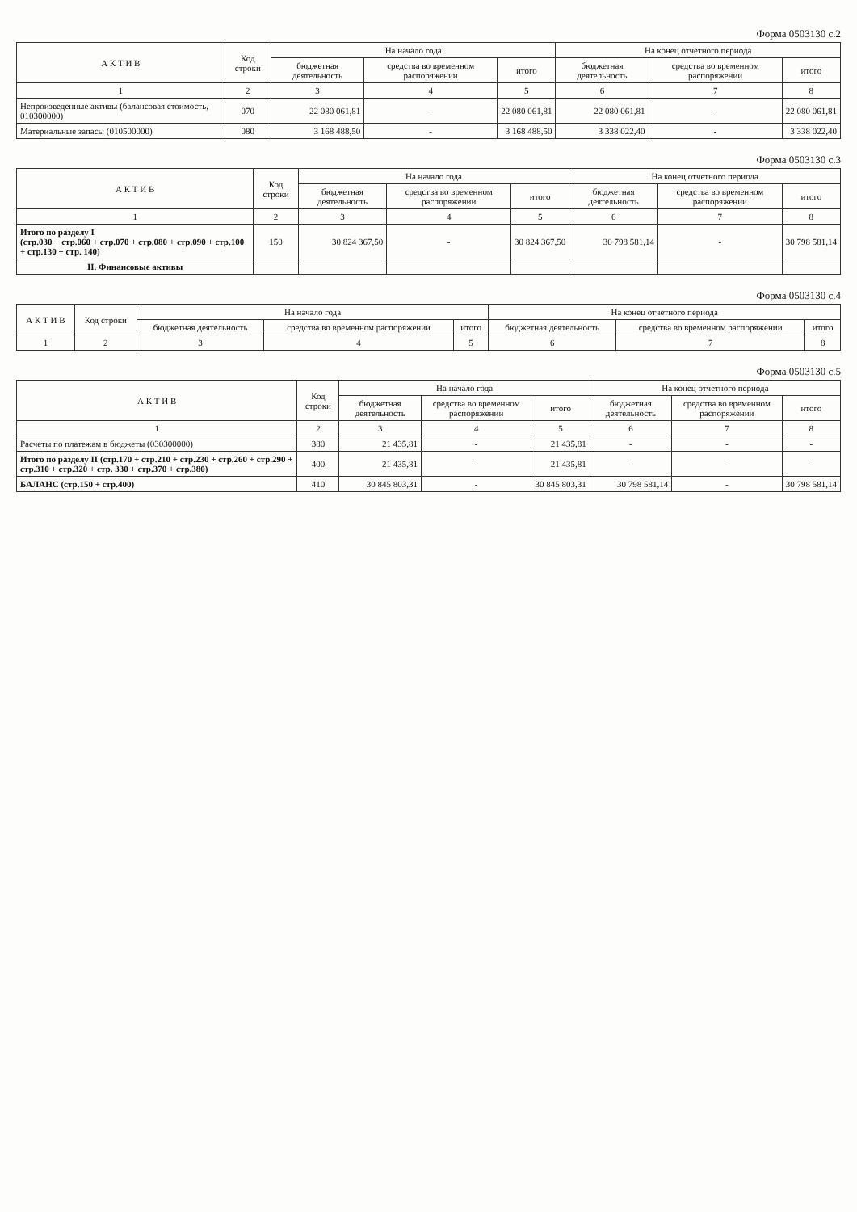Форма 0503130 с.2
| А К Т И В | Код строки | На начало года | | | На конец отчетного периода | | |
| --- | --- | --- | --- | --- | --- | --- | --- |
| | | бюджетная деятельность | средства во временном распоряжении | итого | бюджетная деятельность | средства во временном распоряжении | итого |
| 1 | 2 | 3 | 4 | 5 | 6 | 7 | 8 |
| Непроизведенные активы (балансовая стоимость, 010300000) | 070 | 22 080 061,81 | - | 22 080 061,81 | 22 080 061,81 | - | 22 080 061,81 |
| Материальные запасы (010500000) | 080 | 3 168 488,50 | - | 3 168 488,50 | 3 338 022,40 | - | 3 338 022,40 |
Форма 0503130 с.3
| А К Т И В | Код строки | На начало года | | | На конец отчетного периода | | |
| --- | --- | --- | --- | --- | --- | --- | --- |
| | | бюджетная деятельность | средства во временном распоряжении | итого | бюджетная деятельность | средства во временном распоряжении | итого |
| 1 | 2 | 3 | 4 | 5 | 6 | 7 | 8 |
| Итого по разделу I (стр.030 + стр.060 + стр.070 + стр.080 + стр.090 + стр.100 + стр.130 + стр. 140) | 150 | 30 824 367,50 | - | 30 824 367,50 | 30 798 581,14 | - | 30 798 581,14 |
| II. Финансовые активы | | | | | | | |
Форма 0503130 с.4
| А К Т И В | Код строки | На начало года | | | На конец отчетного периода | | |
| --- | --- | --- | --- | --- | --- | --- | --- |
| | | бюджетная деятельность | средства во временном распоряжении | итого | бюджетная деятельность | средства во временном распоряжении | итого |
| 1 | 2 | 3 | 4 | 5 | 6 | 7 | 8 |
Форма 0503130 с.5
| А К Т И В | Код строки | На начало года | | | На конец отчетного периода | | |
| --- | --- | --- | --- | --- | --- | --- | --- |
| | | бюджетная деятельность | средства во временном распоряжении | итого | бюджетная деятельность | средства во временном распоряжении | итого |
| 1 | 2 | 3 | 4 | 5 | 6 | 7 | 8 |
| Расчеты по платежам в бюджеты (030300000) | 380 | 21 435,81 | - | 21 435,81 | - | - | - |
| Итого по разделу II (стр.170 + стр.210 + стр.230 + стр.260 + стр.290 + стр.310 + стр.320 + стр. 330 + стр.370 + стр.380) | 400 | 21 435,81 | - | 21 435,81 | - | - | - |
| БАЛАНС (стр.150 + стр.400) | 410 | 30 845 803,31 | - | 30 845 803,31 | 30 798 581,14 | - | 30 798 581,14 |